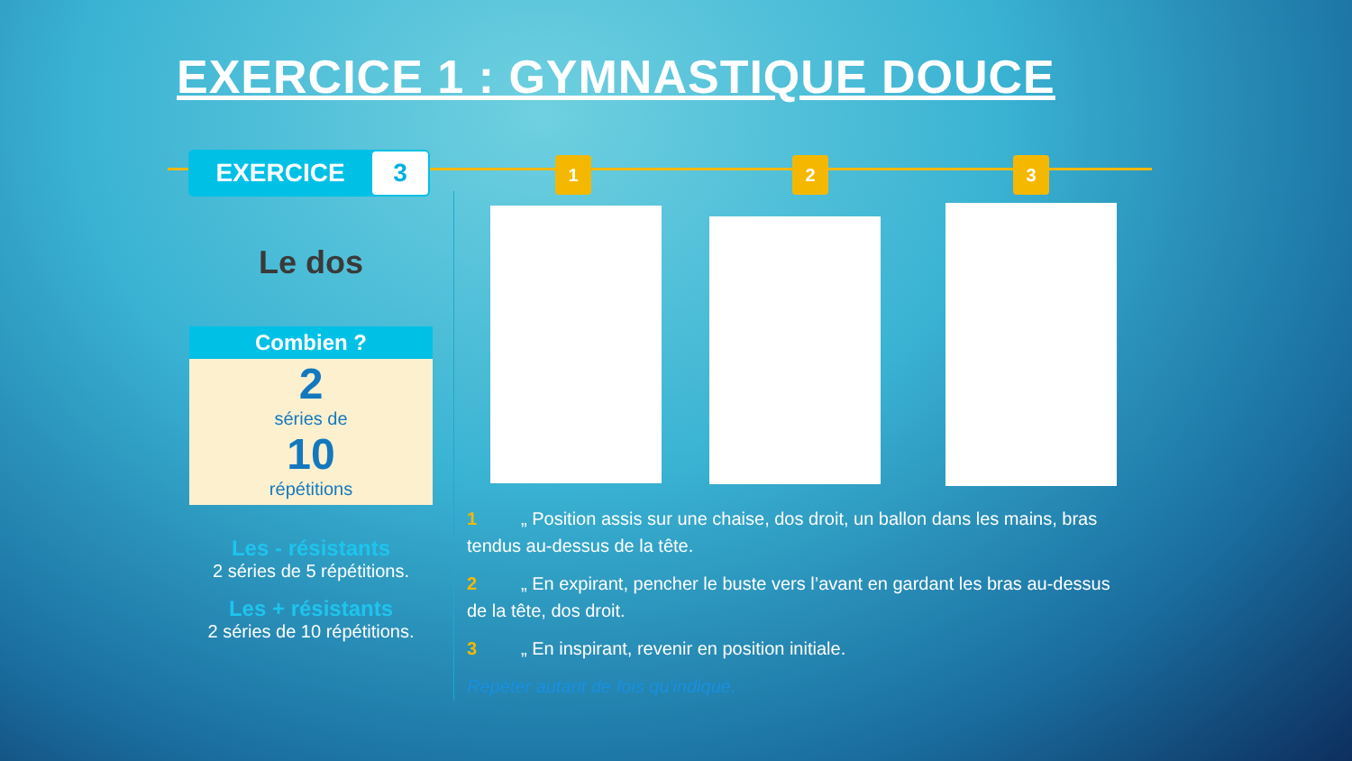EXERCICE 1 : GYMNASTIQUE DOUCE
EXERCICE 3 1 2 3
Le dos
Combien ?
2
séries de
10
répétitions
Les - résistants
2 séries de 5 répétitions.
Les + résistants
2 séries de 10 répétitions.
1 „ Position assis sur une chaise, dos droit, un ballon dans les mains, bras tendus au-dessus de la tête.
2 „ En expirant, pencher le buste vers l’avant en gardant les bras au-dessus de la tête, dos droit.
3 „ En inspirant, revenir en position initiale.
Répéter autant de fois qu'indiqué.